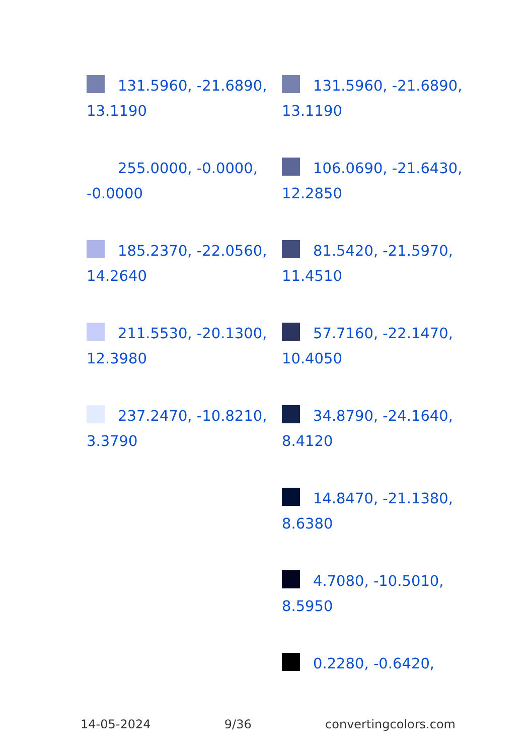131.5960, -21.6890, 13.1190
255.0000, -0.0000, -0.0000
185.2370, -22.0560, 14.2640
211.5530, -20.1300, 12.3980
237.2470, -10.8210, 3.3790
131.5960, -21.6890, 13.1190
106.0690, -21.6430, 12.2850
81.5420, -21.5970, 11.4510
57.7160, -22.1470, 10.4050
34.8790, -24.1640, 8.4120
14.8470, -21.1380, 8.6380
4.7080, -10.5010, 8.5950
0.2280, -0.6420,
14-05-2024 9/36 convertingcolors.com